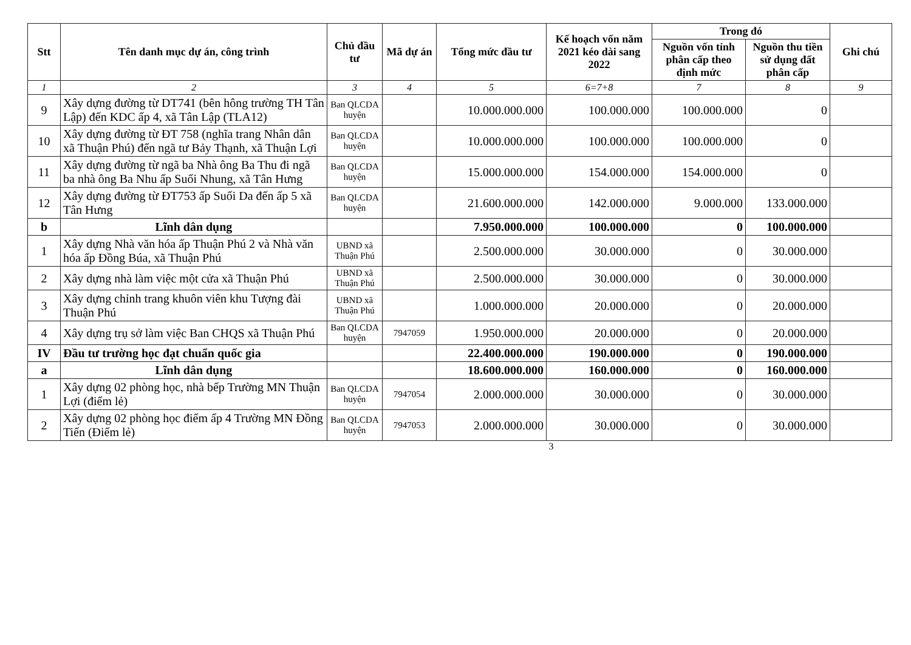| Stt | Tên danh mục dự án, công trình | Chủ đầu tư | Mã dự án | Tổng mức đầu tư | Kế hoạch vốn năm 2021 kéo dài sang 2022 | Trong đó | | Ghi chú |
| --- | --- | --- | --- | --- | --- | --- | --- | --- |
| | | | | | | Nguồn vốn tỉnh phân cấp theo định mức | Nguồn thu tiền sử dụng đất phân cấp | |
| 1 | 2 | 3 | 4 | 5 | 6=7+8 | 7 | 8 | 9 |
| 9 | Xây dựng đường từ DT741 (bên hông trường TH Tân Lập) đến KDC ấp 4, xã Tân Lập (TLA12) | Ban QLCDA huyện | | 10.000.000.000 | 100.000.000 | 100.000.000 | 0 | |
| 10 | Xây dựng đường từ ĐT 758 (nghĩa trang Nhân dân xã Thuận Phú) đến ngã tư Bảy Thạnh, xã Thuận Lợi | Ban QLCDA huyện | | 10.000.000.000 | 100.000.000 | 100.000.000 | 0 | |
| 11 | Xây dựng đường từ ngã ba Nhà ông Ba Thu đi ngã ba nhà ông Ba Nhu ấp Suối Nhung, xã Tân Hưng | Ban QLCDA huyện | | 15.000.000.000 | 154.000.000 | 154.000.000 | 0 | |
| 12 | Xây dựng đường từ ĐT753 ấp Suối Da đến ấp 5 xã Tân Hưng | Ban QLCDA huyện | | 21.600.000.000 | 142.000.000 | 9.000.000 | 133.000.000 | |
| b | Lĩnh dân dụng | | | 7.950.000.000 | 100.000.000 | 0 | 100.000.000 | |
| 1 | Xây dựng Nhà văn hóa ấp Thuận Phú 2 và Nhà văn hóa ấp Đồng Búa, xã Thuận Phú | UBND xã Thuận Phú | | 2.500.000.000 | 30.000.000 | 0 | 30.000.000 | |
| 2 | Xây dựng nhà làm việc một cửa xã Thuận Phú | UBND xã Thuận Phú | | 2.500.000.000 | 30.000.000 | 0 | 30.000.000 | |
| 3 | Xây dựng chỉnh trang khuôn viên khu Tượng đài Thuận Phú | UBND xã Thuận Phú | | 1.000.000.000 | 20.000.000 | 0 | 20.000.000 | |
| 4 | Xây dựng trụ sở làm việc Ban CHQS xã Thuận Phú | Ban QLCDA huyện | 7947059 | 1.950.000.000 | 20.000.000 | 0 | 20.000.000 | |
| IV | Đầu tư trường học đạt chuẩn quốc gia | | | 22.400.000.000 | 190.000.000 | 0 | 190.000.000 | |
| a | Lĩnh dân dụng | | | 18.600.000.000 | 160.000.000 | 0 | 160.000.000 | |
| 1 | Xây dựng 02 phòng học, nhà bếp Trường MN Thuận Lợi (điểm lẻ) | Ban QLCDA huyện | 7947054 | 2.000.000.000 | 30.000.000 | 0 | 30.000.000 | |
| 2 | Xây dựng 02 phòng học điểm ấp 4 Trường MN Đồng Tiến (Điểm lẻ) | Ban QLCDA huyện | 7947053 | 2.000.000.000 | 30.000.000 | 0 | 30.000.000 | |
3